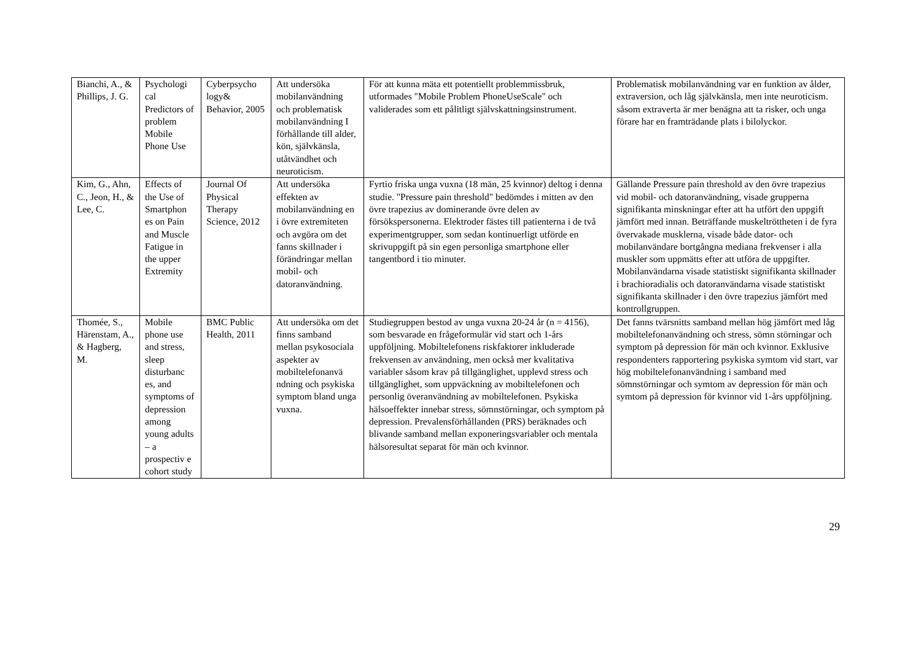| Bianchi, A., & Phillips, J. G. | Psychologi cal Predictors of problem Mobile Phone Use | Cyberpsycho logy& Behavior, 2005 | Att undersöka mobilanvändning och problematisk mobilanvändning I förhållande till alder, kön, självkänsla, utåtvändhet och neuroticism. | För att kunna mäta ett potentiellt problemmissbruk, utformades "Mobile Problem PhoneUseScale" och validerades som ett pålitligt självskattningsinstrument. | Problematisk mobilanvändning var en funktion av ålder, extraversion, och låg självkänsla, men inte neuroticism. såsom extraverta är mer benägna att ta risker, och unga förare har en framträdande plats i bilolyckor. |
| Kim, G., Ahn, C., Jeon, H., & Lee, C. | Effects of the Use of Smartphon es on Pain and Muscle Fatigue in the upper Extremity | Journal Of Physical Therapy Science, 2012 | Att undersöka effekten av mobilanvändning en i övre extremiteten och avgöra om det fanns skillnader i förändringar mellan mobil- och datoranvändning. | Fyrtio friska unga vuxna (18 män, 25 kvinnor) deltog i denna studie. "Pressure pain threshold" bedömdes i mitten av den övre trapezius av dominerande övre delen av försökspersonerna. Elektroder fästes till patienterna i de två experimentgrupper, som sedan kontinuerligt utförde en skrivuppgift på sin egen personliga smartphone eller tangentbord i tio minuter. | Gällande Pressure pain threshold av den övre trapezius vid mobil- och datoranvändning, visade grupperna signifikanta minskningar efter att ha utfört den uppgift jämfört med innan. Beträffande muskeltröttheten i de fyra övervakade musklerna, visade både dator- och mobilanvändare bortgångna mediana frekvenser i alla muskler som uppmätts efter att utföra de uppgifter. Mobilanvändarna visade statistiskt signifikanta skillnader i brachioradialis och datoranvändarna visade statistiskt signifikanta skillnader i den övre trapezius jämfört med kontrollgruppen. |
| Thomée, S., Härenstam, A., & Hagberg, M. | Mobile phone use and stress, sleep disturbanc es, and symptoms of depression among young adults – a prospectiv e cohort study | BMC Public Health, 2011 | Att undersöka om det finns samband mellan psykosociala aspekter av mobiltelefonanvä ndning och psykiska symptom bland unga vuxna. | Studiegruppen bestod av unga vuxna 20-24 år (n = 4156), som besvarade en frågeformulär vid start och 1-års uppföljning. Mobiltelefonens riskfaktorer inkluderade frekvensen av användning, men också mer kvalitativa variabler såsom krav på tillgänglighet, upplevd stress och tillgänglighet, som uppväckning av mobiltelefonen och personlig överanvändning av mobiltelefonen. Psykiska hälsoeffekter innebar stress, sömnstörningar, och symptom på depression. Prevalensförhållanden (PRS) beräknades och blivande samband mellan exponeringsvariabler och mentala hälsoresultat separat för män och kvinnor. | Det fanns tvärsnitts samband mellan hög jämfört med låg mobiltelefonanvändning och stress, sömn störningar och symptom på depression för män och kvinnor. Exklusive respondenters rapportering psykiska symtom vid start, var hög mobiltelefonanvändning i samband med sömnstörningar och symtom av depression för män och symtom på depression för kvinnor vid 1-års uppföljning. |
29